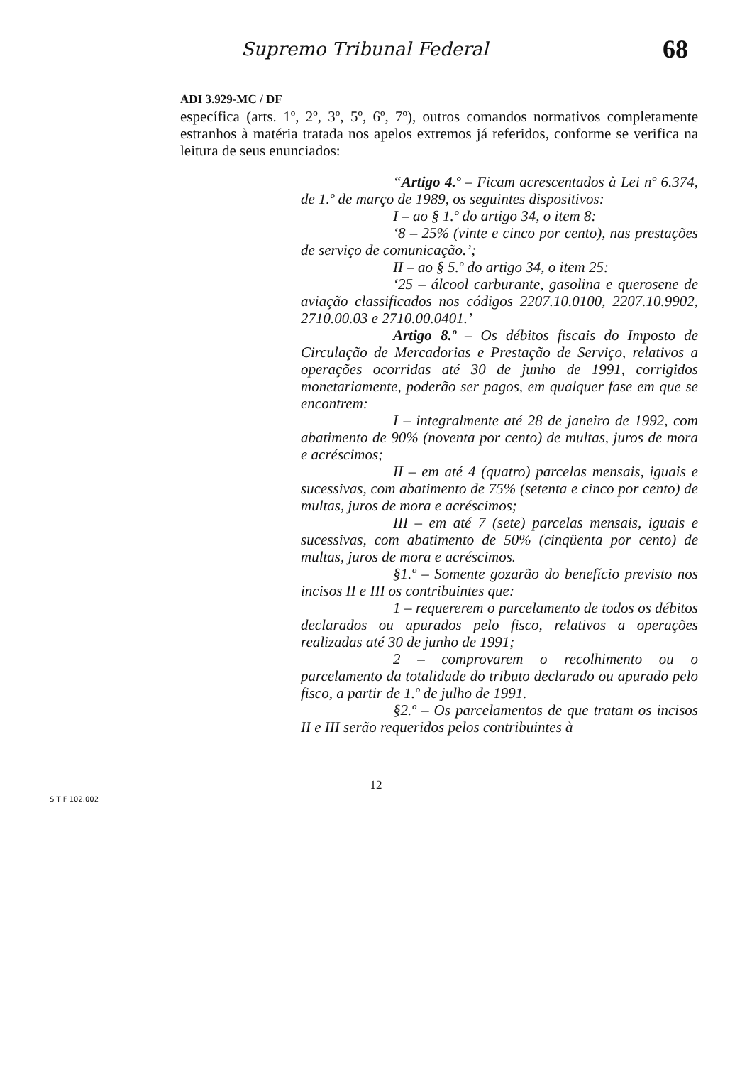Supremo Tribunal Federal 68
ADI 3.929-MC / DF
específica (arts. 1º, 2º, 3º, 5º, 6º, 7º), outros comandos normativos completamente estranhos à matéria tratada nos apelos extremos já referidos, conforme se verifica na leitura de seus enunciados:
“Artigo 4.º – Ficam acrescentados à Lei nº 6.374, de 1.º de março de 1989, os seguintes dispositivos:
I – ao § 1.º do artigo 34, o item 8:
‘8 – 25% (vinte e cinco por cento), nas prestações de serviço de comunicação.’;
II – ao § 5.º do artigo 34, o item 25:
‘25 – álcool carburante, gasolina e querosene de aviação classificados nos códigos 2207.10.0100, 2207.10.9902, 2710.00.03 e 2710.00.0401.’
Artigo 8.º – Os débitos fiscais do Imposto de Circulação de Mercadorias e Prestação de Serviço, relativos a operações ocorridas até 30 de junho de 1991, corrigidos monetariamente, poderão ser pagos, em qualquer fase em que se encontrem:
I – integralmente até 28 de janeiro de 1992, com abatimento de 90% (noventa por cento) de multas, juros de mora e acréscimos;
II – em até 4 (quatro) parcelas mensais, iguais e sucessivas, com abatimento de 75% (setenta e cinco por cento) de multas, juros de mora e acréscimos;
III – em até 7 (sete) parcelas mensais, iguais e sucessivas, com abatimento de 50% (cinqüenta por cento) de multas, juros de mora e acréscimos.
§1.º – Somente gozarão do benefício previsto nos incisos II e III os contribuintes que:
1 – requererem o parcelamento de todos os débitos declarados ou apurados pelo fisco, relativos a operações realizadas até 30 de junho de 1991;
2 – comprovarem o recolhimento ou o parcelamento da totalidade do tributo declarado ou apurado pelo fisco, a partir de 1.º de julho de 1991.
§2.º – Os parcelamentos de que tratam os incisos II e III serão requeridos pelos contribuintes à
12
S T F 102.002